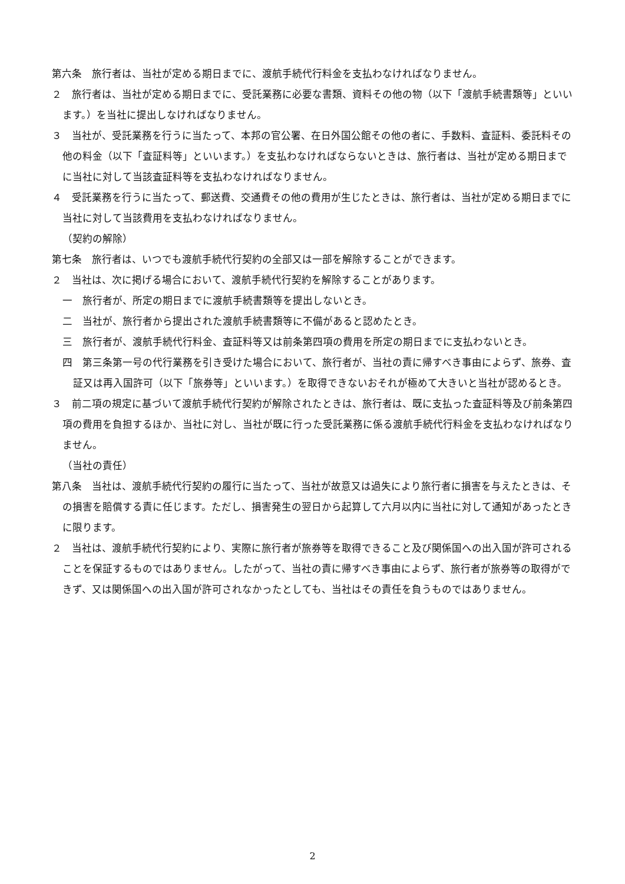第六条　旅行者は、当社が定める期日までに、渡航手続代行料金を支払わなければなりません。
２　旅行者は、当社が定める期日までに、受託業務に必要な書類、資料その他の物（以下「渡航手続書類等」といいます。）を当社に提出しなければなりません。
３　当社が、受託業務を行うに当たって、本邦の官公署、在日外国公館その他の者に、手数料、査証料、委託料その他の料金（以下「査証料等」といいます。）を支払わなければならないときは、旅行者は、当社が定める期日までに当社に対して当該査証料等を支払わなければなりません。
４　受託業務を行うに当たって、郵送費、交通費その他の費用が生じたときは、旅行者は、当社が定める期日までに当社に対して当該費用を支払わなければなりません。
（契約の解除）
第七条　旅行者は、いつでも渡航手続代行契約の全部又は一部を解除することができます。
２　当社は、次に掲げる場合において、渡航手続代行契約を解除することがあります。
一　旅行者が、所定の期日までに渡航手続書類等を提出しないとき。
二　当社が、旅行者から提出された渡航手続書類等に不備があると認めたとき。
三　旅行者が、渡航手続代行料金、査証料等又は前条第四項の費用を所定の期日までに支払わないとき。
四　第三条第一号の代行業務を引き受けた場合において、旅行者が、当社の責に帰すべき事由によらず、旅券、査証又は再入国許可（以下「旅券等」といいます。）を取得できないおそれが極めて大きいと当社が認めるとき。
３　前二項の規定に基づいて渡航手続代行契約が解除されたときは、旅行者は、既に支払った査証料等及び前条第四項の費用を負担するほか、当社に対し、当社が既に行った受託業務に係る渡航手続代行料金を支払わなければなりません。
（当社の責任）
第八条　当社は、渡航手続代行契約の履行に当たって、当社が故意又は過失により旅行者に損害を与えたときは、その損害を賠償する責に任じます。ただし、損害発生の翌日から起算して六月以内に当社に対して通知があったときに限ります。
２　当社は、渡航手続代行契約により、実際に旅行者が旅券等を取得できること及び関係国への出入国が許可されることを保証するものではありません。したがって、当社の責に帰すべき事由によらず、旅行者が旅券等の取得ができず、又は関係国への出入国が許可されなかったとしても、当社はその責任を負うものではありません。
2